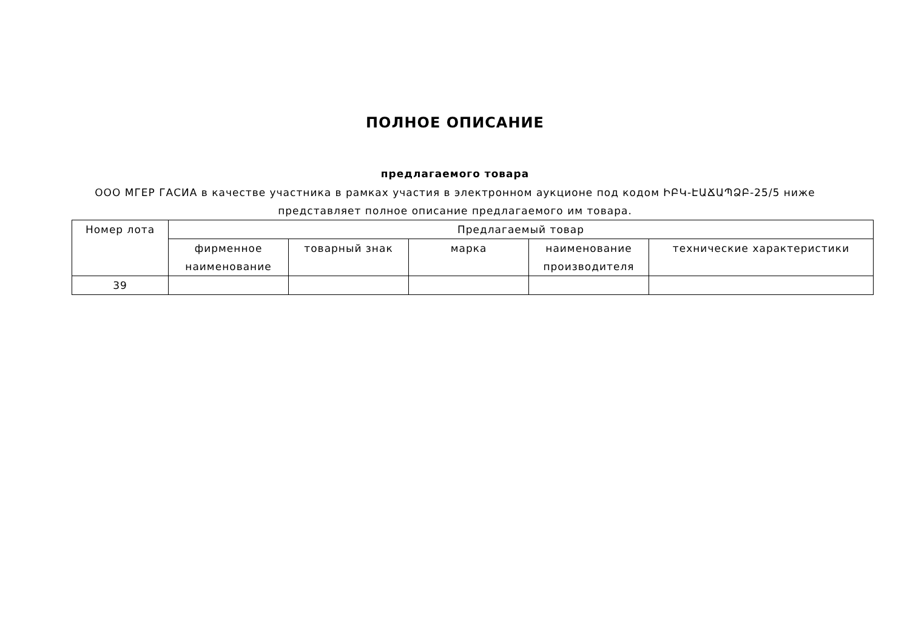ПОЛНОЕ ОПИСАНИЕ
предлагаемого товара
ООО МГЕР ГАСИА в качестве участника в рамках участия в электронном аукционе под кодом ԻԲԿ-ԷԱՃԱՊՁԲ-25/5 ниже представляет полное описание предлагаемого им товара.
| Номер лота | Предлагаемый товар | | | | |
| --- | --- | --- | --- | --- | --- |
| | фирменное наименование | товарный знак | марка | наименование производителя | технические характеристики |
| 39 | | | | | |